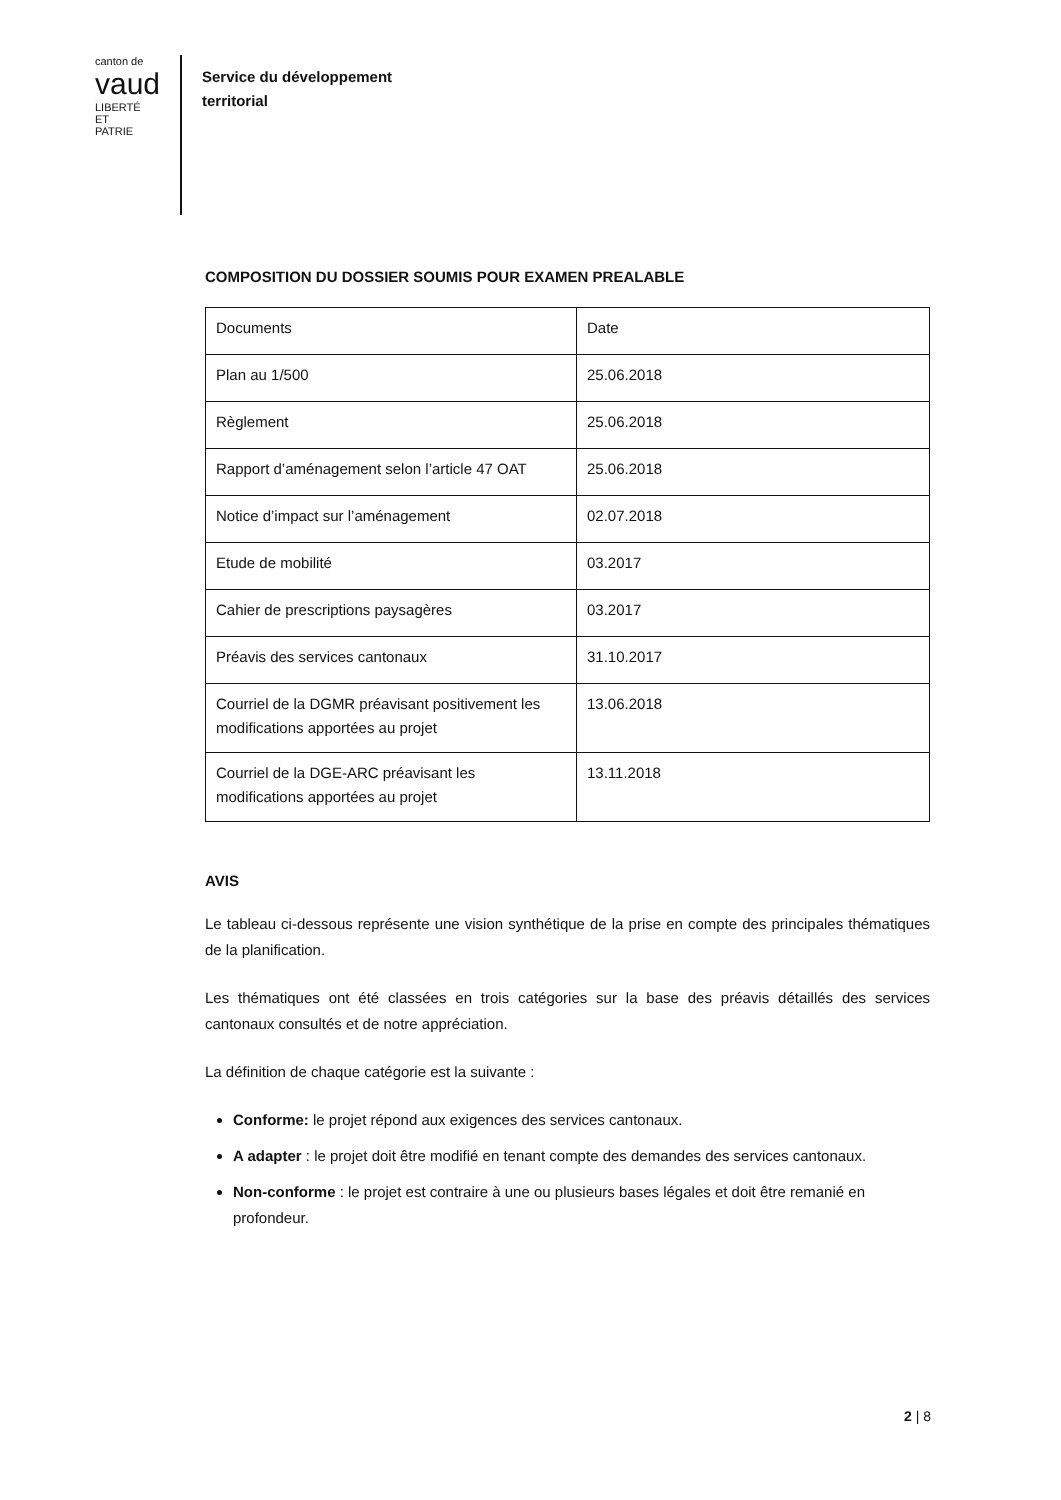canton de
vaud
LIBERTÉ ET PATRIE
Service du développement
territorial
COMPOSITION DU DOSSIER SOUMIS POUR EXAMEN PREALABLE
| Documents | Date |
| Plan au 1/500 | 25.06.2018 |
| Règlement | 25.06.2018 |
| Rapport d’aménagement selon l’article 47 OAT | 25.06.2018 |
| Notice d’impact sur l’aménagement | 02.07.2018 |
| Etude de mobilité | 03.2017 |
| Cahier de prescriptions paysagères | 03.2017 |
| Préavis des services cantonaux | 31.10.2017 |
| Courriel de la DGMR préavisant positivement les modifications apportées au projet | 13.06.2018 |
| Courriel de la DGE-ARC préavisant les modifications apportées au projet | 13.11.2018 |
AVIS
Le tableau ci-dessous représente une vision synthétique de la prise en compte des principales thématiques de la planification.
Les thématiques ont été classées en trois catégories sur la base des préavis détaillés des services cantonaux consultés et de notre appréciation.
La définition de chaque catégorie est la suivante :
Conforme: le projet répond aux exigences des services cantonaux.
A adapter : le projet doit être modifié en tenant compte des demandes des services cantonaux.
Non-conforme : le projet est contraire à une ou plusieurs bases légales et doit être remanié en profondeur.
2 | 8